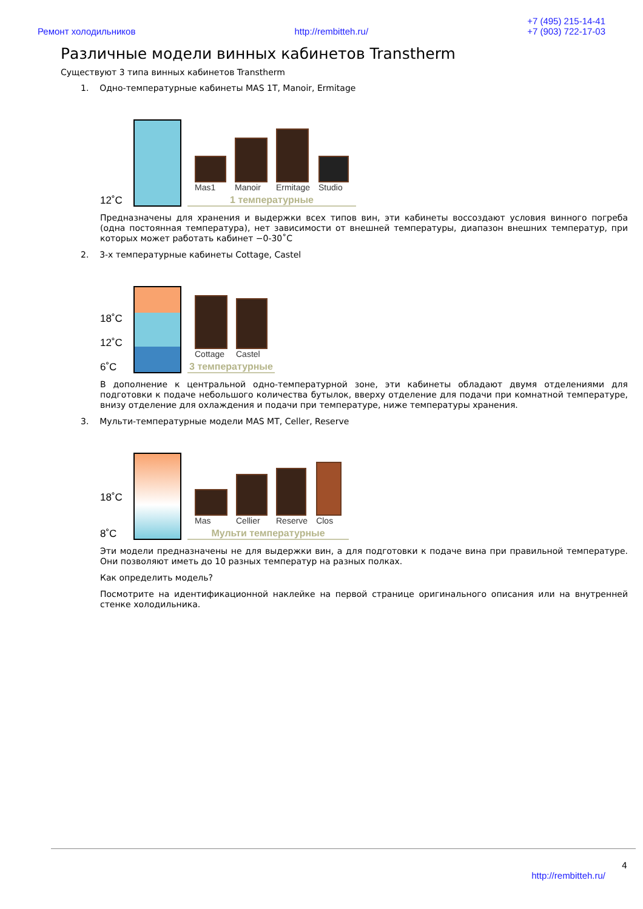Ремонт холодильников http://rembitteh.ru/ +7 (495) 215-14-41
+7 (903) 722-17-03
Различные модели винных кабинетов Transtherm
Существуют 3 типа винных кабинетов Transtherm
1. Одно-температурные кабинеты MAS 1T, Manoir, Ermitage
12˚C
Mas1
Manoir
Ermitage
Studio
1 температурные
Предназначены для хранения и выдержки всех типов вин, эти кабинеты воссоздают условия винного погреба (одна постоянная температура), нет зависимости от внешней температуры, диапазон внешних температур, при которых может работать кабинет −0-30˚С
2. 3-х температурные кабинеты Cottage, Castel
18˚C
12˚C
6˚C
Cottage
Castel
3 температурные
В дополнение к центральной одно-температурной зоне, эти кабинеты обладают двумя отделениями для подготовки к подаче небольшого количества бутылок, вверху отделение для подачи при комнатной температуре, внизу отделение для охлаждения и подачи при температуре, ниже температуры хранения.
3. Мульти-температурные модели MAS MT, Celler, Reserve
18˚C
8˚C
Mas
Cellier
Reserve
Clos
Мульти температурные
Эти модели предназначены не для выдержки вин, а для подготовки к подаче вина при правильной температуре. Они позволяют иметь до 10 разных температур на разных полках.
Как определить модель?
Посмотрите на идентификационной наклейке на первой странице оригинального описания или на внутренней стенке холодильника.
4
http://rembitteh.ru/